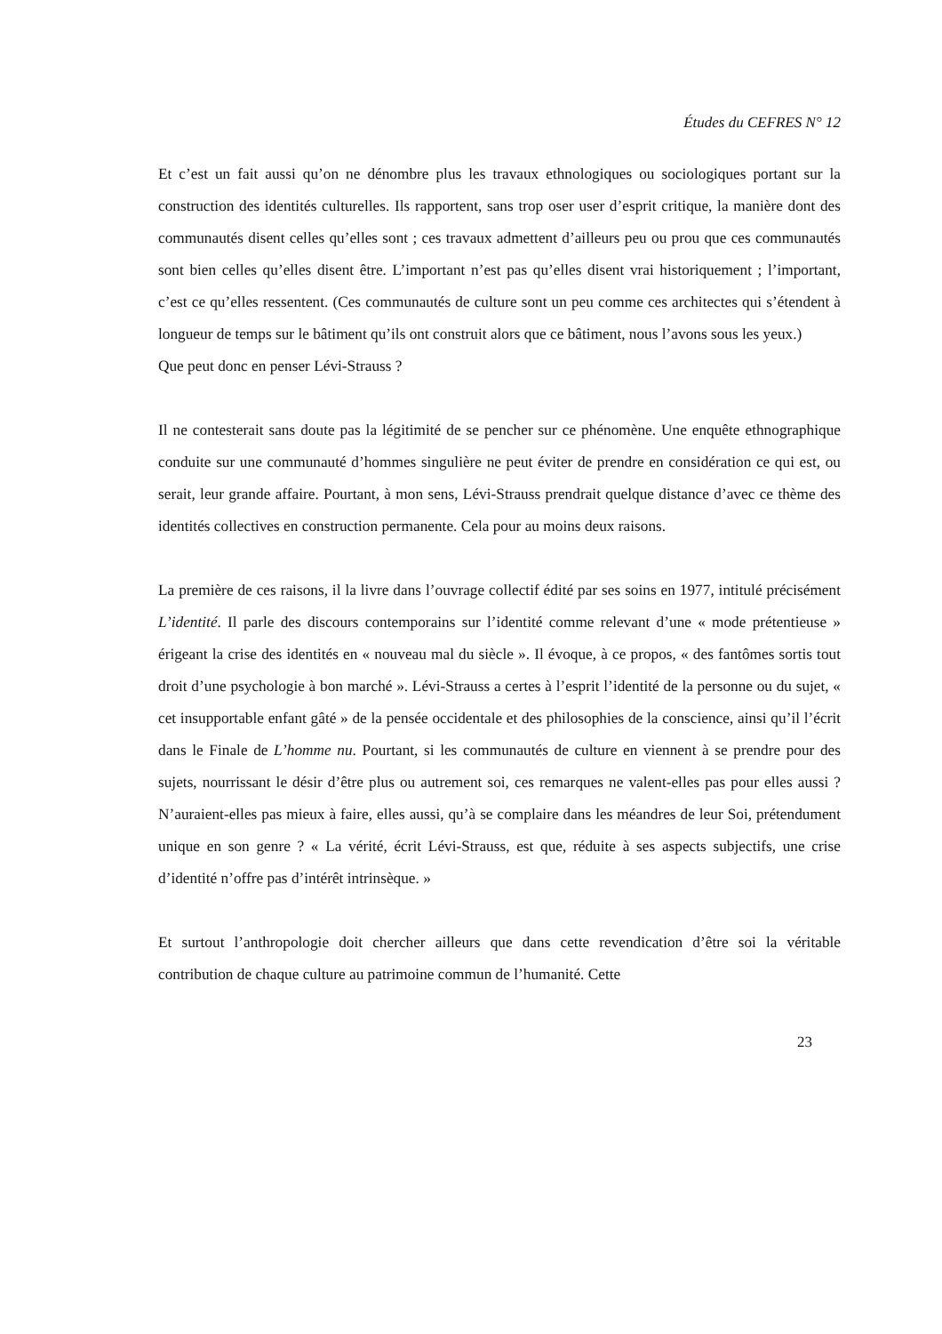Études du CEFRES N° 12
Et c’est un fait aussi qu’on ne dénombre plus les travaux ethnologiques ou sociologiques portant sur la construction des identités culturelles. Ils rapportent, sans trop oser user d’esprit critique, la manière dont des communautés disent celles qu’elles sont ; ces travaux admettent d’ailleurs peu ou prou que ces communautés sont bien celles qu’elles disent être. L’important n’est pas qu’elles disent vrai historiquement ; l’important, c’est ce qu’elles ressentent. (Ces communautés de culture sont un peu comme ces architectes qui s’étendent à longueur de temps sur le bâtiment qu’ils ont construit alors que ce bâtiment, nous l’avons sous les yeux.)
Que peut donc en penser Lévi-Strauss ?
Il ne contesterait sans doute pas la légitimité de se pencher sur ce phénomène. Une enquête ethnographique conduite sur une communauté d’hommes singulière ne peut éviter de prendre en considération ce qui est, ou serait, leur grande affaire. Pourtant, à mon sens, Lévi-Strauss prendrait quelque distance d’avec ce thème des identités collectives en construction permanente. Cela pour au moins deux raisons.
La première de ces raisons, il la livre dans l’ouvrage collectif édité par ses soins en 1977, intitulé précisément L’identité. Il parle des discours contemporains sur l’identité comme relevant d’une « mode prétentieuse » érigeant la crise des identités en « nouveau mal du siècle ». Il évoque, à ce propos, « des fantômes sortis tout droit d’une psychologie à bon marché ». Lévi-Strauss a certes à l’esprit l’identité de la personne ou du sujet, « cet insupportable enfant gâté » de la pensée occidentale et des philosophies de la conscience, ainsi qu’il l’écrit dans le Finale de L’homme nu. Pourtant, si les communautés de culture en viennent à se prendre pour des sujets, nourrissant le désir d’être plus ou autrement soi, ces remarques ne valent-elles pas pour elles aussi ? N’auraient-elles pas mieux à faire, elles aussi, qu’à se complaire dans les méandres de leur Soi, prétendument unique en son genre ? « La vérité, écrit Lévi-Strauss, est que, réduite à ses aspects subjectifs, une crise d’identité n’offre pas d’intérêt intrinsèque. »
Et surtout l’anthropologie doit chercher ailleurs que dans cette revendication d’être soi la véritable contribution de chaque culture au patrimoine commun de l’humanité. Cette
23